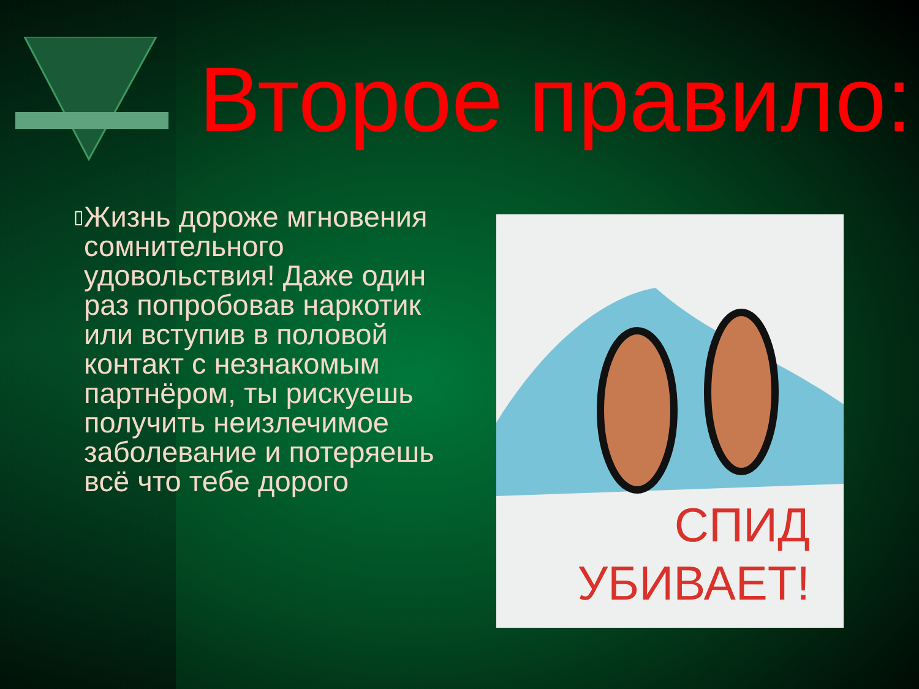Второе правило:
▯
Жизнь дороже мгновения сомнительного удовольствия! Даже один раз попробовав наркотик или вступив в половой контакт с незнакомым партнёром, ты рискуешь получить неизлечимое заболевание и потеряешь всё что тебе дорого
СПИД
УБИВАЕТ!